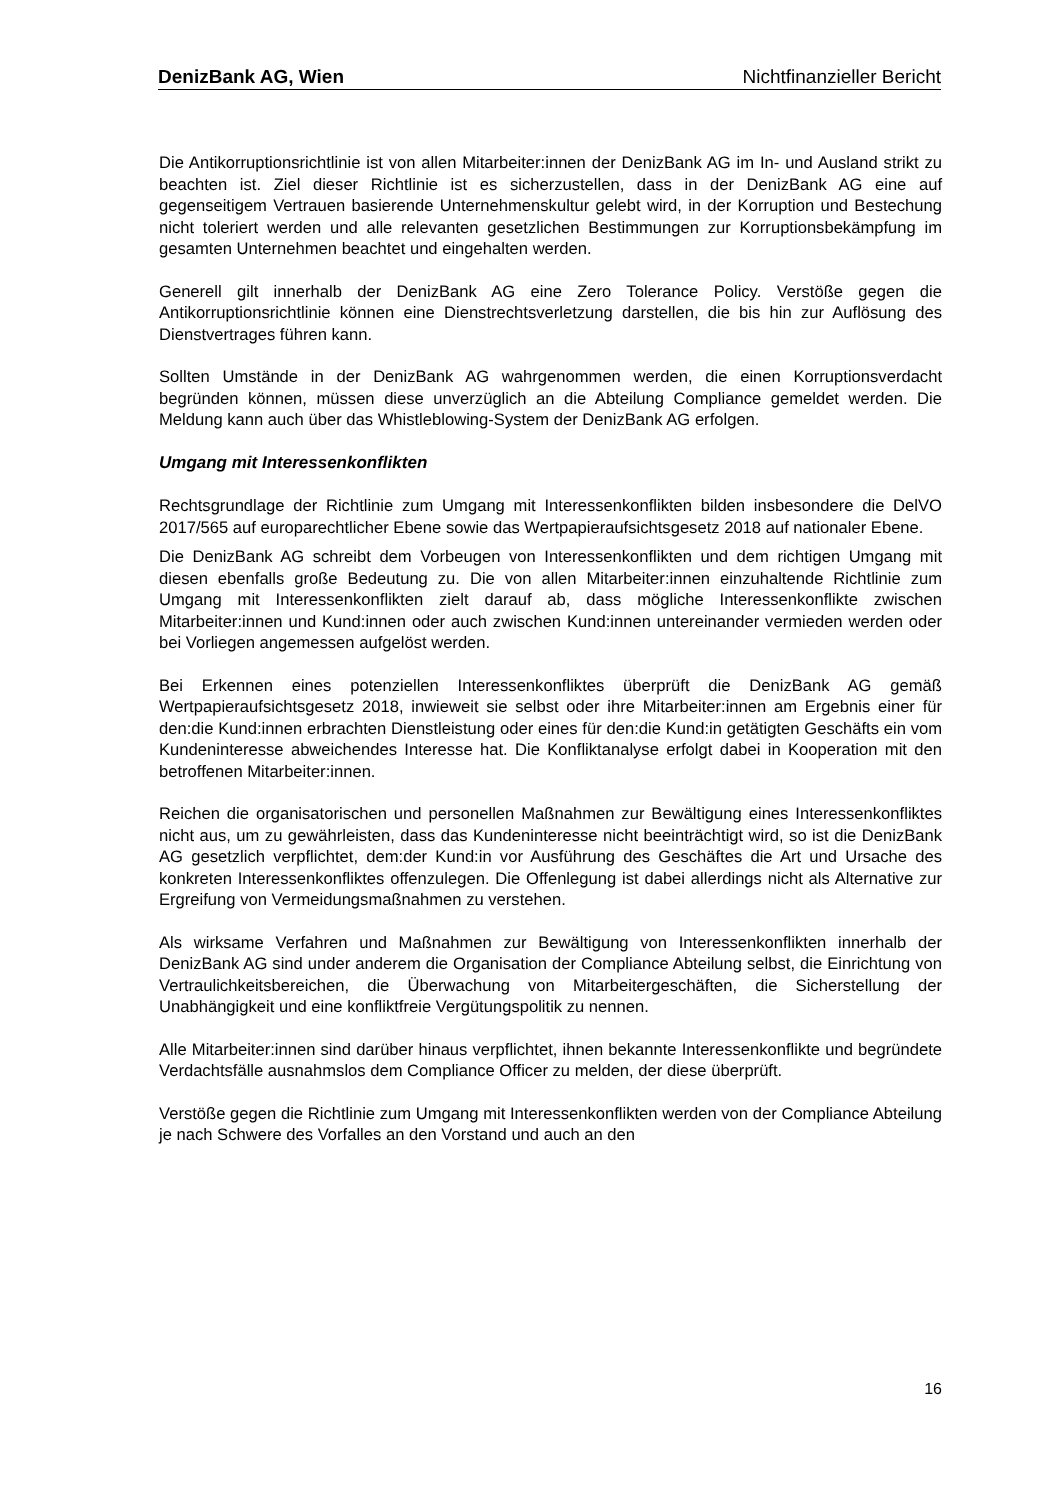DenizBank AG, Wien Nichtfinanzieller Bericht
Die Antikorruptionsrichtlinie ist von allen Mitarbeiter:innen der DenizBank AG im In- und Ausland strikt zu beachten ist. Ziel dieser Richtlinie ist es sicherzustellen, dass in der DenizBank AG eine auf gegenseitigem Vertrauen basierende Unternehmenskultur gelebt wird, in der Korruption und Bestechung nicht toleriert werden und alle relevanten gesetzlichen Bestimmungen zur Korruptionsbekämpfung im gesamten Unternehmen beachtet und eingehalten werden.
Generell gilt innerhalb der DenizBank AG eine Zero Tolerance Policy. Verstöße gegen die Antikorruptionsrichtlinie können eine Dienstrechtsverletzung darstellen, die bis hin zur Auflösung des Dienstvertrages führen kann.
Sollten Umstände in der DenizBank AG wahrgenommen werden, die einen Korruptionsverdacht begründen können, müssen diese unverzüglich an die Abteilung Compliance gemeldet werden. Die Meldung kann auch über das Whistleblowing-System der DenizBank AG erfolgen.
Umgang mit Interessenkonflikten
Rechtsgrundlage der Richtlinie zum Umgang mit Interessenkonflikten bilden insbesondere die DelVO 2017/565 auf europarechtlicher Ebene sowie das Wertpapieraufsichtsgesetz 2018 auf nationaler Ebene.
Die DenizBank AG schreibt dem Vorbeugen von Interessenkonflikten und dem richtigen Umgang mit diesen ebenfalls große Bedeutung zu. Die von allen Mitarbeiter:innen einzuhaltende Richtlinie zum Umgang mit Interessenkonflikten zielt darauf ab, dass mögliche Interessenkonflikte zwischen Mitarbeiter:innen und Kund:innen oder auch zwischen Kund:innen untereinander vermieden werden oder bei Vorliegen angemessen aufgelöst werden.
Bei Erkennen eines potenziellen Interessenkonfliktes überprüft die DenizBank AG gemäß Wertpapieraufsichtsgesetz 2018, inwieweit sie selbst oder ihre Mitarbeiter:innen am Ergebnis einer für den:die Kund:innen erbrachten Dienstleistung oder eines für den:die Kund:in getätigten Geschäfts ein vom Kundeninteresse abweichendes Interesse hat. Die Konfliktanalyse erfolgt dabei in Kooperation mit den betroffenen Mitarbeiter:innen.
Reichen die organisatorischen und personellen Maßnahmen zur Bewältigung eines Interessenkonfliktes nicht aus, um zu gewährleisten, dass das Kundeninteresse nicht beeinträchtigt wird, so ist die DenizBank AG gesetzlich verpflichtet, dem:der Kund:in vor Ausführung des Geschäftes die Art und Ursache des konkreten Interessenkonfliktes offenzulegen. Die Offenlegung ist dabei allerdings nicht als Alternative zur Ergreifung von Vermeidungsmaßnahmen zu verstehen.
Als wirksame Verfahren und Maßnahmen zur Bewältigung von Interessenkonflikten innerhalb der DenizBank AG sind under anderem die Organisation der Compliance Abteilung selbst, die Einrichtung von Vertraulichkeitsbereichen, die Überwachung von Mitarbeitergeschäften, die Sicherstellung der Unabhängigkeit und eine konfliktfreie Vergütungspolitik zu nennen.
Alle Mitarbeiter:innen sind darüber hinaus verpflichtet, ihnen bekannte Interessenkonflikte und begründete Verdachtsfälle ausnahmslos dem Compliance Officer zu melden, der diese überprüft.
Verstöße gegen die Richtlinie zum Umgang mit Interessenkonflikten werden von der Compliance Abteilung je nach Schwere des Vorfalles an den Vorstand und auch an den
16